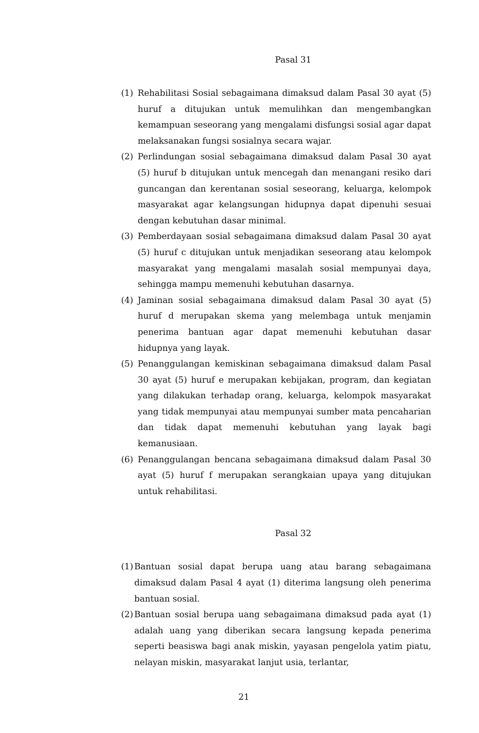Pasal 31
(1) Rehabilitasi Sosial sebagaimana dimaksud dalam Pasal 30 ayat (5) huruf a ditujukan untuk memulihkan dan mengembangkan kemampuan seseorang yang mengalami disfungsi sosial agar dapat melaksanakan fungsi sosialnya secara wajar.
(2) Perlindungan sosial sebagaimana dimaksud dalam Pasal 30 ayat (5) huruf b ditujukan untuk mencegah dan menangani resiko dari guncangan dan kerentanan sosial seseorang, keluarga, kelompok masyarakat agar kelangsungan hidupnya dapat dipenuhi sesuai dengan kebutuhan dasar minimal.
(3) Pemberdayaan sosial sebagaimana dimaksud dalam Pasal 30 ayat (5) huruf c ditujukan untuk menjadikan seseorang atau kelompok masyarakat yang mengalami masalah sosial mempunyai daya, sehingga mampu memenuhi kebutuhan dasarnya.
(4) Jaminan sosial sebagaimana dimaksud dalam Pasal 30 ayat (5) huruf d merupakan skema yang melembaga untuk menjamin penerima bantuan agar dapat memenuhi kebutuhan dasar hidupnya yang layak.
(5) Penanggulangan kemiskinan sebagaimana dimaksud dalam Pasal 30 ayat (5) huruf e merupakan kebijakan, program, dan kegiatan yang dilakukan terhadap orang, keluarga, kelompok masyarakat yang tidak mempunyai atau mempunyai sumber mata pencaharian dan tidak dapat memenuhi kebutuhan yang layak bagi kemanusiaan.
(6) Penanggulangan bencana sebagaimana dimaksud dalam Pasal 30 ayat (5) huruf f merupakan serangkaian upaya yang ditujukan untuk rehabilitasi.
Pasal 32
(1) Bantuan sosial dapat berupa uang atau barang sebagaimana dimaksud dalam Pasal 4 ayat (1) diterima langsung oleh penerima bantuan sosial.
(2) Bantuan sosial berupa uang sebagaimana dimaksud pada ayat (1) adalah uang yang diberikan secara langsung kepada penerima seperti beasiswa bagi anak miskin, yayasan pengelola yatim piatu, nelayan miskin, masyarakat lanjut usia, terlantar,
21